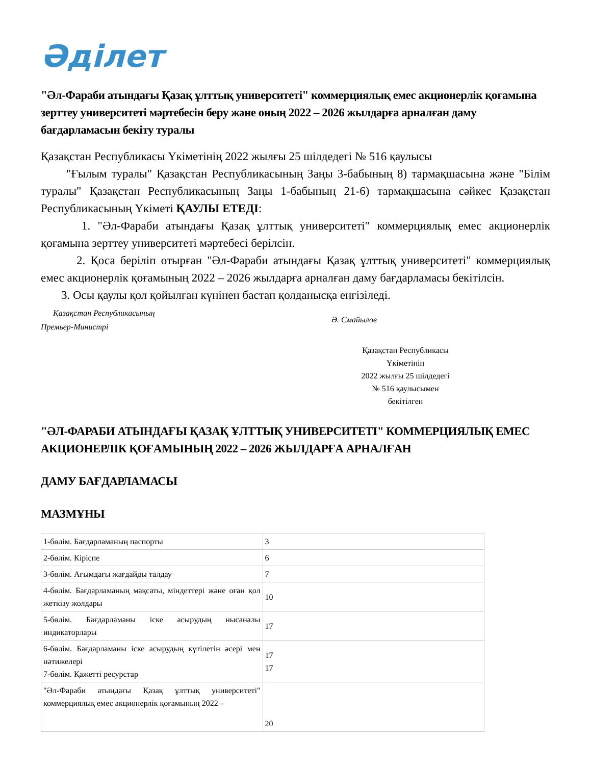Әділет
"Әл-Фараби атындағы Қазақ ұлттық университеті" коммерциялық емес акционерлік қоғамына зерттеу университеті мәртебесін беру және оның 2022 – 2026 жылдарға арналған даму бағдарламасын бекіту туралы
Қазақстан Республикасы Үкіметінің 2022 жылғы 25 шілдедегі № 516 қаулысы
"Ғылым туралы" Қазақстан Республикасының Заңы 3-бабының 8) тармақшасына және "Білім туралы" Қазақстан Республикасының Заңы 1-бабының 21-6) тармақшасына сәйкес Қазақстан Республикасының Үкіметі ҚАУЛЫ ЕТЕДІ:
1. "Әл-Фараби атындағы Қазақ ұлттық университеті" коммерциялық емес акционерлік қоғамына зерттеу университеті мәртебесі берілсін.
2. Қоса беріліп отырған "Әл-Фараби атындағы Қазақ ұлттық университеті" коммерциялық емес акционерлік қоғамының 2022 – 2026 жылдарға арналған даму бағдарламасы бекітілсін.
3. Осы қаулы қол қойылған күнінен бастап қолданысқа енгізіледі.
Қазақстан Республикасының
Премьер-Министрі
Ә. Смайылов
Қазақстан Республикасы
Үкіметінің
2022 жылғы 25 шілдедегі
№ 516 қаулысымен
бекітілген
"ӘЛ-ФАРАБИ АТЫНДАҒЫ ҚАЗАҚ ҰЛТТЫҚ УНИВЕРСИТЕТІ" КОММЕРЦИЯЛЫҚ ЕМЕС АКЦИОНЕРЛІК ҚОҒАМЫНЫҢ 2022 – 2026 ЖЫЛДАРҒА АРНАЛҒАН
ДАМУ БАҒДАРЛАМАСЫ
МАЗМҰНЫ
| 1-бөлім. Бағдарламаның паспорты | 3 |
| 2-бөлім. Кіріспе | 6 |
| 3-бөлім. Ағымдағы жағдайды талдау | 7 |
| 4-бөлім. Бағдарламаның мақсаты, міндеттері және оған қол жеткізу жолдары | 10 |
| 5-бөлім. Бағдарламаны іске асырудың нысаналы индикаторлары | 17 |
| 6-бөлім. Бағдарламаны іске асырудың күтілетін әсері мен нәтижелері 7-бөлім. Қажетті ресурстар | 17 17 |
| "Әл-Фараби атындағы Қазақ ұлттық университеті" коммерциялық емес акционерлік қоғамының 2022 – | 20 |